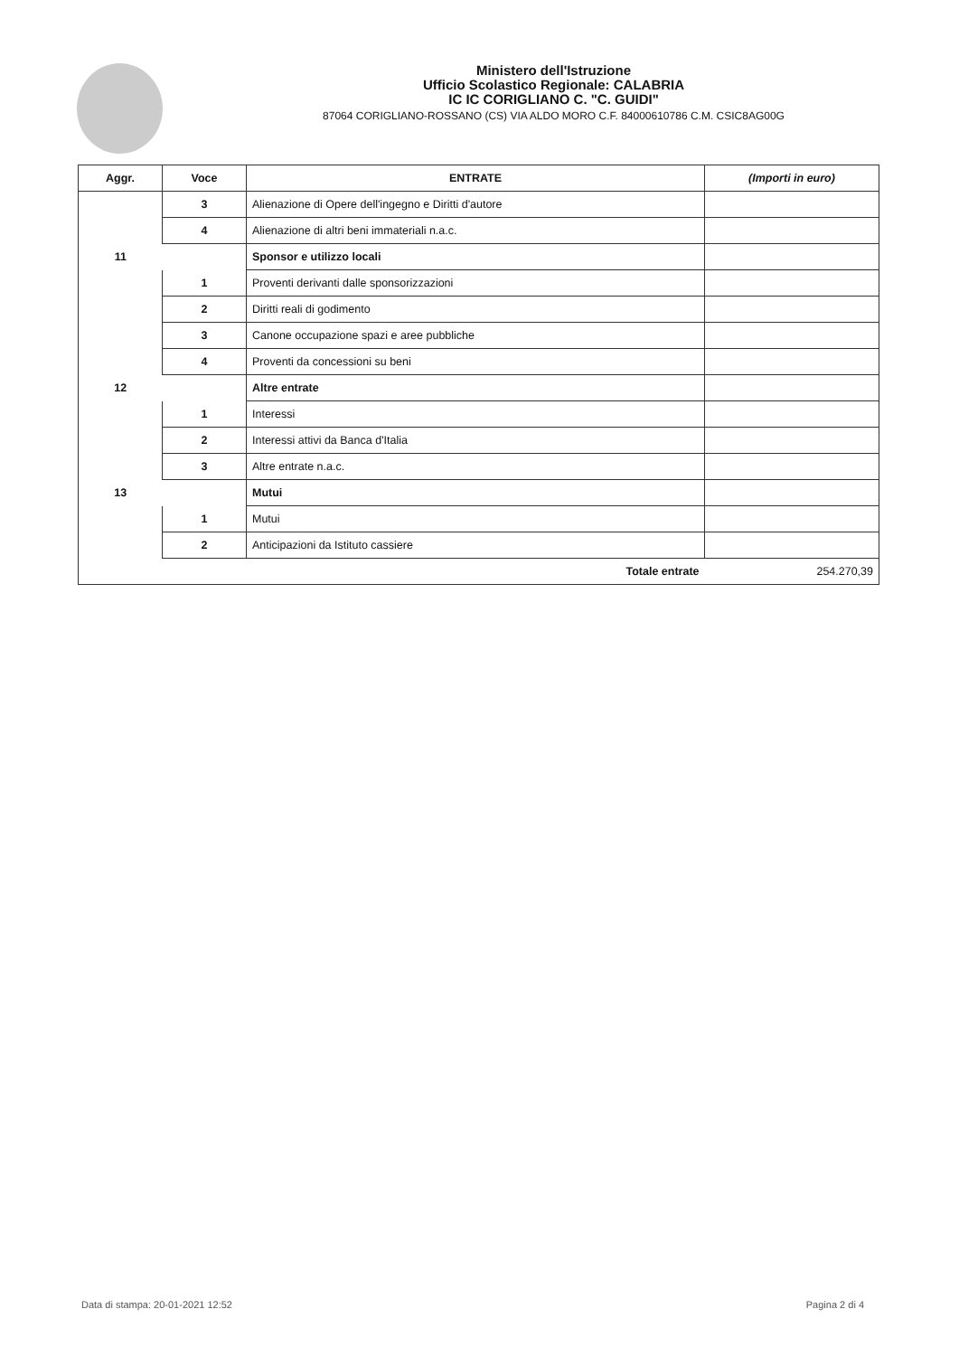Ministero dell'Istruzione
Ufficio Scolastico Regionale: CALABRIA
IC IC CORIGLIANO C. "C. GUIDI"
87064 CORIGLIANO-ROSSANO (CS) VIA ALDO MORO C.F. 84000610786 C.M. CSIC8AG00G
| Aggr. | Voce | ENTRATE | (Importi in euro) |
| --- | --- | --- | --- |
| | 3 | Alienazione di Opere dell'ingegno e Diritti d'autore | |
| | 4 | Alienazione di altri beni immateriali n.a.c. | |
| 11 | | Sponsor e utilizzo locali | |
| | 1 | Proventi derivanti dalle sponsorizzazioni | |
| | 2 | Diritti reali di godimento | |
| | 3 | Canone occupazione spazi e aree pubbliche | |
| | 4 | Proventi da concessioni su beni | |
| 12 | | Altre entrate | |
| | 1 | Interessi | |
| | 2 | Interessi attivi da Banca d'Italia | |
| | 3 | Altre entrate n.a.c. | |
| 13 | | Mutui | |
| | 1 | Mutui | |
| | 2 | Anticipazioni da Istituto cassiere | |
| | | Totale entrate | 254.270,39 |
Data di stampa: 20-01-2021 12:52 Pagina 2 di 4